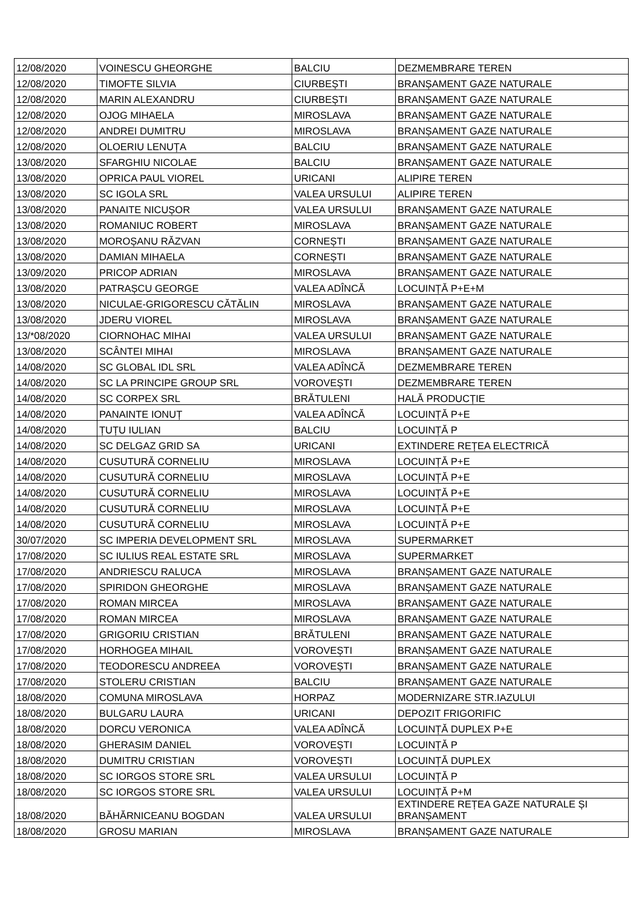| 12/08/2020 | VOINESCU GHEORGHE | BALCIU | DEZMEMBRARE TEREN |
| 12/08/2020 | TIMOFTE SILVIA | CIURBEȘTI | BRANȘAMENT GAZE NATURALE |
| 12/08/2020 | MARIN ALEXANDRU | CIURBEȘTI | BRANȘAMENT GAZE NATURALE |
| 12/08/2020 | OJOG MIHAELA | MIROSLAVA | BRANȘAMENT GAZE NATURALE |
| 12/08/2020 | ANDREI DUMITRU | MIROSLAVA | BRANȘAMENT GAZE NATURALE |
| 12/08/2020 | OLOERIU LENUȚA | BALCIU | BRANȘAMENT GAZE NATURALE |
| 13/08/2020 | SFARGHIU NICOLAE | BALCIU | BRANȘAMENT GAZE NATURALE |
| 13/08/2020 | OPRICA PAUL VIOREL | URICANI | ALIPIRE TEREN |
| 13/08/2020 | SC IGOLA SRL | VALEA URSULUI | ALIPIRE TEREN |
| 13/08/2020 | PANAITE NICUȘOR | VALEA URSULUI | BRANȘAMENT GAZE NATURALE |
| 13/08/2020 | ROMANIUC ROBERT | MIROSLAVA | BRANȘAMENT GAZE NATURALE |
| 13/08/2020 | MOROȘANU RĂZVAN | CORNEȘTI | BRANȘAMENT GAZE NATURALE |
| 13/08/2020 | DAMIAN MIHAELA | CORNEȘTI | BRANȘAMENT GAZE NATURALE |
| 13/09/2020 | PRICOP ADRIAN | MIROSLAVA | BRANȘAMENT GAZE NATURALE |
| 13/08/2020 | PATRAȘCU GEORGE | VALEA ADÎNCĂ | LOCUINȚĂ P+E+M |
| 13/08/2020 | NICULAE-GRIGORESCU CĂTĂLIN | MIROSLAVA | BRANȘAMENT GAZE NATURALE |
| 13/08/2020 | JDERU VIOREL | MIROSLAVA | BRANȘAMENT GAZE NATURALE |
| 13/*08/2020 | CIORNOHAC MIHAI | VALEA URSULUI | BRANȘAMENT GAZE NATURALE |
| 13/08/2020 | SCÂNTEI MIHAI | MIROSLAVA | BRANȘAMENT GAZE NATURALE |
| 14/08/2020 | SC GLOBAL IDL SRL | VALEA ADÎNCĂ | DEZMEMBRARE TEREN |
| 14/08/2020 | SC LA PRINCIPE GROUP SRL | VOROVEȘTI | DEZMEMBRARE TEREN |
| 14/08/2020 | SC CORPEX SRL | BRĂTULENI | HALĂ PRODUCȚIE |
| 14/08/2020 | PANAINTE IONUȚ | VALEA ADÎNCĂ | LOCUINȚĂ P+E |
| 14/08/2020 | ȚUȚU IULIAN | BALCIU | LOCUINȚĂ P |
| 14/08/2020 | SC DELGAZ GRID SA | URICANI | EXTINDERE REȚEA ELECTRICĂ |
| 14/08/2020 | CUSUTURĂ CORNELIU | MIROSLAVA | LOCUINȚĂ P+E |
| 14/08/2020 | CUSUTURĂ CORNELIU | MIROSLAVA | LOCUINȚĂ P+E |
| 14/08/2020 | CUSUTURĂ CORNELIU | MIROSLAVA | LOCUINȚĂ P+E |
| 14/08/2020 | CUSUTURĂ CORNELIU | MIROSLAVA | LOCUINȚĂ P+E |
| 14/08/2020 | CUSUTURĂ CORNELIU | MIROSLAVA | LOCUINȚĂ P+E |
| 30/07/2020 | SC IMPERIA DEVELOPMENT SRL | MIROSLAVA | SUPERMARKET |
| 17/08/2020 | SC IULIUS REAL ESTATE SRL | MIROSLAVA | SUPERMARKET |
| 17/08/2020 | ANDRIESCU RALUCA | MIROSLAVA | BRANȘAMENT GAZE NATURALE |
| 17/08/2020 | SPIRIDON GHEORGHE | MIROSLAVA | BRANȘAMENT GAZE NATURALE |
| 17/08/2020 | ROMAN MIRCEA | MIROSLAVA | BRANȘAMENT GAZE NATURALE |
| 17/08/2020 | ROMAN MIRCEA | MIROSLAVA | BRANȘAMENT GAZE NATURALE |
| 17/08/2020 | GRIGORIU CRISTIAN | BRĂTULENI | BRANȘAMENT GAZE NATURALE |
| 17/08/2020 | HORHOGEA MIHAIL | VOROVEȘTI | BRANȘAMENT GAZE NATURALE |
| 17/08/2020 | TEODORESCU ANDREEA | VOROVEȘTI | BRANȘAMENT GAZE NATURALE |
| 17/08/2020 | STOLERU CRISTIAN | BALCIU | BRANȘAMENT GAZE NATURALE |
| 18/08/2020 | COMUNA MIROSLAVA | HORPAZ | MODERNIZARE STR.IAZULUI |
| 18/08/2020 | BULGARU LAURA | URICANI | DEPOZIT FRIGORIFIC |
| 18/08/2020 | DORCU VERONICA | VALEA ADÎNCĂ | LOCUINȚĂ DUPLEX P+E |
| 18/08/2020 | GHERASIM DANIEL | VOROVEȘTI | LOCUINȚĂ P |
| 18/08/2020 | DUMITRU CRISTIAN | VOROVEȘTI | LOCUINȚĂ DUPLEX |
| 18/08/2020 | SC IORGOS STORE SRL | VALEA URSULUI | LOCUINȚĂ P |
| 18/08/2020 | SC IORGOS STORE SRL | VALEA URSULUI | LOCUINȚĂ P+M |
| 18/08/2020 | BĂHĂRNICEANU BOGDAN | VALEA URSULUI | EXTINDERE REȚEA GAZE NATURALE ȘI BRANȘAMENT |
| 18/08/2020 | GROSU MARIAN | MIROSLAVA | BRANȘAMENT GAZE NATURALE |